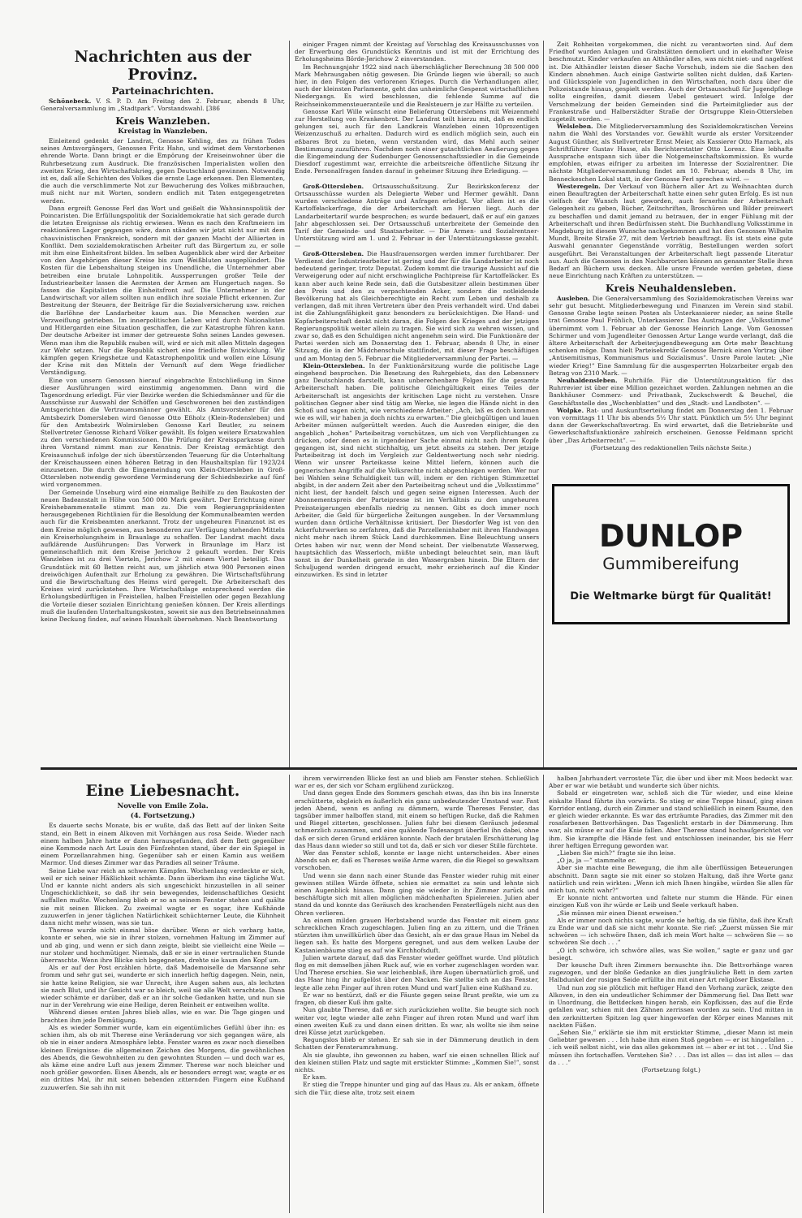Nachrichten aus der Provinz.
Parteinachrichten.
Schönebeck. V. S. P. D. Am Freitag den 2. Februar, abends 8 Uhr, Generalversammlung im „Stadtpark“. Vorstandswahl. [386
Kreis Wanzleben.
Kreistag in Wanzleben.
Einleitend gedenkt der Landrat, Genosse Kehling, des zu frühen Todes seines Amtsvorgängers, Genossen Fritz Hahn, und widmet dem Verstorbenen ehrende Worte. Dann bringt er die Empörung der Kreiseinwohner über die Ruhrbesetzung zum Ausdruck. Die französischen Imperialisten wollen den zweiten Krieg, den Wirtschaftskrieg, gegen Deutschland gewinnen. Notwendig ist es, daß alle Schichten des Volkes die ernste Lage erkennen. Den Elementen, die auch die verschlimmerte Not zur Bewucherung des Volkes mißbrauchen, muß nicht nur mit Worten, sondern endlich mit Taten entgegengetreten werden.
Dann ergreift Genosse Ferl das Wort und geißelt die Wahnsinnspolitik der Poincaristen. Die Erfüllungspolitik der Sozialdemokratie hat sich gerade durch die letzten Ereignisse als richtig erwiesen. Wenn es nach den Kraftmeiern im reaktionären Lager gegangen wäre, dann ständen wir jetzt nicht nur mit dem chauvinistischen Frankreich, sondern mit der ganzen Macht der Alliierten in Konflikt. Dem sozialdemokratischen Arbeiter ruft das Bürgertum zu, er solle mit ihm eine Einheitsfront bilden. Im selben Augenblick aber wird der Arbeiter von den Angehörigen dieser Kreise bis zum Weißbluten ausgeplündert. Die Kosten für die Lebenshaltung steigen ins Unendliche, die Unternehmer aber betreiben eine brutale Lohnpolitik. Aussperrungen großer Teile der Industriearbeiter lassen die Aermsten der Armen am Hungertuch nagen. So fassen die Kapitalisten die Einheitsfront auf. Die Unternehmer in der Landwirtschaft vor allem sollten nun endlich ihre soziale Pflicht erkennen. Zur Bestreitung der Steuern, der Beiträge für die Sozialversicherung usw. reichen die Barlöhne der Landarbeiter kaum aus. Die Menschen werden zur Verzweiflung getrieben. Im innerpolitischen Leben wird durch Nationalisten und Hitlergarden eine Situation geschaffen, die zur Katastrophe führen kann. Der deutsche Arbeiter ist immer der getreueste Sohn seines Landes gewesen. Wenn man ihm die Republik rauben will, wird er sich mit allen Mitteln dagegen zur Wehr setzen. Nur die Republik sichert eine friedliche Entwicklung. Wir kämpfen gegen Kriegshetze und Katastrophenpolitik und wollen eine Lösung der Krise mit den Mitteln der Vernunft auf dem Wege friedlicher Verständigung.
Eine von unsern Genossen hierauf eingebrachte Entschließung im Sinne dieser Ausführungen wird einstimmig angenommen. Dann wird die Tagesordnung erledigt. Für vier Bezirke werden die Schiedsmänner und für die Ausschüsse zur Auswahl der Schöffen und Geschworenen bei den zuständigen Amtsgerichten die Vertrauensmänner gewählt. Als Amtsvorsteher für den Amtsbezirk Domersleben wird Genosse Otto Eßholz (Klein-Rodensleben) und für den Amtsbezirk Wolmirsleben Genosse Karl Beutler, zu seinem Stellvertreter Genosse Richard Völker gewählt. Es folgen weitere Ersatzwahlen zu den verschiedenen Kommissionen. Die Prüfung der Kreissparkasse durch ihren Vorstand nimmt man zur Kenntnis. Der Kreistag ermächtigt den Kreisausschuß infolge der sich überstürzenden Teuerung für die Unterhaltung der Kreischausseen einen höheren Betrag in den Haushaltsplan für 1923/24 einzusetzen. Die durch die Eingemeindung von Klein-Ottersleben in Groß-Ottersleben notwendig gewordene Verminderung der Schiedsbezirke auf fünf wird vorgenommen.
Der Gemeinde Unseburg wird eine einmalige Beihilfe zu den Baukosten der neuen Badeanstalt in Höhe von 500 000 Mark gewährt. Der Errichtung einer Kreishebammenstelle stimmt man zu. Die vom Regierungspräsidenten herausgegebenen Richtlinien für die Besoldung der Kommunalbeamten werden auch für die Kreisbeamten anerkannt. Trotz der ungeheuren Finanznot ist es dem Kreise möglich gewesen, aus besonderen zur Verfügung stehenden Mitteln ein Kreiserholungsheim in Braunlage zu schaffen. Der Landrat macht dazu aufklärende Ausführungen: Das Vorwerk in Braunlage im Harz ist gemeinschaftlich mit dem Kreise Jerichow 2 gekauft worden. Der Kreis Wanzleben ist zu drei Vierteln, Jerichow 2 mit einem Viertel beteiligt. Das Grundstück mit 60 Betten reicht aus, um jährlich etwa 900 Personen einen dreiwöchigen Aufenthalt zur Erholung zu gewähren. Die Wirtschaftsführung und die Bewirtschaftung des Heims wird geregelt. Die Arbeiterschaft des Kreises wird zurückstehen. Ihre Wirtschaftslage entsprechend werden die Erholungsbedürftigen in Freistellen, halben Freistellen oder gegen Bezahlung die Vorteile dieser sozialen Einrichtung genießen können. Der Kreis allerdings muß die laufenden Unterhaltungskosten, soweit sie aus den Betriebseinnahmen keine Deckung finden, auf seinen Haushalt übernehmen. Nach Beantwortung
einiger Fragen nimmt der Kreistag auf Vorschlag des Kreisausschusses von der Erwerbung des Grundstücks Kenntnis und ist mit der Errichtung des Erholungsheims Börde-Jerichow 2 einverstanden.
Im Rechnungsjahr 1922 sind nach überschläglicher Berechnung 38 500 000 Mark Mehrausgaben nötig gewesen. Die Gründe liegen wie überall; so auch hier, in den Folgen des verlorenen Krieges. Durch die Verhandlungen aller, auch der kleinsten Parlamente, geht das unheimliche Gespenst wirtschaftlichen Niedergangs. Es wird beschlossen, die fehlende Summe auf die Reichseinkommensteueranteile und die Realsteuern je zur Hälfte zu verteilen.
Genosse Karl Wille wünscht eine Belieferung Otterslebens mit Weizenmehl zur Herstellung von Krankenbrot. Der Landrat teilt hierzu mit, daß es endlich gelungen sei, auch für den Landkreis Wanzleben einen 10prozentigen Weizenzuschuß zu erhalten. Dadurch wird es endlich möglich sein, auch ein eßbares Brot zu bieten, wenn verstanden wird, das Mehl auch seiner Bestimmung zuzuführen. Nachdem noch einer gutachtlichen Aeußerung gegen die Eingemeindung der Sudenburger Genossenschaftssiedler in die Gemeinde Diesdorf zugestimmt war, erreichte die arbeitsreiche öffentliche Sitzung ihr Ende. Personalfragen fanden darauf in geheimer Sitzung ihre Erledigung. —
*
Groß-Ottersleben. Ortsausschußsitzung. Zur Bezirkskonferenz der Ortsausschüsse wurden als Delegierte Weber und Hermer gewählt. Dann wurden verschiedene Anträge und Anfragen erledigt. Vor allem ist es die Kartoffelackerfrage, die der Arbeiterschaft am Herzen liegt. Auch der Landarbeitertarif wurde besprochen; es wurde bedauert, daß er auf ein ganzes Jahr abgeschlossen sei. Der Ortsausschuß unterbreitete der Gemeinde den Tarif der Gemeinde- und Staatsarbeiter. — Die Armen- und Sozialrentner-Unterstützung wird am 1. und 2. Februar in der Unterstützungskasse gezahlt. —
Groß-Ottersleben. Die Hausfrauensorgen werden immer furchtbarer. Der Verdienst der Industriearbeiter ist gering und der für die Landarbeiter ist noch bedeutend geringer, trotz Deputat. Zudem kommt die traurige Aussicht auf die Verweigerung oder auf nicht erschwingliche Pachtpreise für Kartoffeläcker. Es kann aber auch keine Rede sein, daß die Gutsbesitzer allein bestimmen über den Preis und den zu verpachtenden Acker, sondern die notleidende Bevölkerung hat als Gleichberechtigte ein Recht zum Leben und deshalb zu verlangen, daß mit ihren Vertretern über den Preis verhandelt wird. Und dabei ist die Zahlungsfähigkeit ganz besonders zu berücksichtigen. Die Hand- und Kopfarbeiterschaft denkt nicht daran, die Folgen des Krieges und der jetzigen Regierungspolitik weiter allein zu tragen. Sie wird sich zu wehren wissen, und zwar so, daß es den Schuldigen nicht angenehm sein wird. Die Funktionäre der Partei werden sich am Donnerstag den 1. Februar, abends 8 Uhr, in einer Sitzung, die in der Mädchenschule stattfindet, mit dieser Frage beschäftigen und am Montag den 5. Februar die Mitgliederversammlung der Partei. —
Klein-Ottersleben. In der Funktionärsitzung wurde die politische Lage eingehend besprochen. Die Besetzung des Ruhrgebiets, das den Lebensnerv ganz Deutschlands darstellt, kann unberechenbare Folgen für die gesamte Arbeiterschaft haben. Die politische Gleichgültigkeit eines Teiles der Arbeiterschaft ist angesichts der kritischen Lage nicht zu verstehen. Unsre politischen Gegner aber sind tätig am Werke, sie legen die Hände nicht in den Schoß und sagen nicht, wie verschiedene Arbeiter: „Ach, laß es doch kommen wie es will, wir haben ja doch nichts zu erwarten.“ Die gleichgültigen und lauen Arbeiter müssen aufgerüttelt werden. Auch die Ausreden einiger, die den angeblich „hohen“ Parteibeitrag vorschützen, um sich von Verpflichtungen zu drücken, oder denen es in irgendeiner Sache einmal nicht nach ihrem Kopfe gegangen ist, sind nicht stichhaltig, um jetzt abseits zu stehen. Der jetzige Parteibeitrag ist doch im Vergleich zur Geldentwertung noch sehr niedrig. Wenn wir unsrer Parteikasse keine Mittel liefern, können auch die gegnerischen Angriffe auf die Volksrechte nicht abgeschlagen werden. Wer nur bei Wahlen seine Schuldigkeit tun will, indem er den richtigen Stimmzettel abgibt, in der andern Zeit aber den Parteibeitrag scheut und die „Volksstimme“ nicht liest, der handelt falsch und gegen seine eignen Interessen. Auch der Abonnementspreis der Parteipresse ist im Verhältnis zu den ungeheuren Preissteigerungen ebenfalls niedrig zu nennen. Gibt es doch immer noch Arbeiter, die Geld für bürgerliche Zeitungen ausgeben. In der Versammlung wurden dann örtliche Verhältnisse kritisiert. Der Diesdorfer Weg ist von den Ackerfuhrwerken so zerfahren, daß die Parzelleninhaber mit ihren Handwagen nicht mehr nach ihrem Stück Land durchkommen. Eine Beleuchtung unsers Ortes haben wir nur, wenn der Mond scheint. Der vielbenutzte Wasserweg, hauptsächlich das Wasserloch, müßte unbedingt beleuchtet sein, man läuft sonst in der Dunkelheit gerade in den Wassergraben hinein. Die Eltern der Schuljugend werden dringend ersucht, mehr erzieherisch auf die Kinder einzuwirken. Es sind in letzter
Zeit Rohheiten vorgekommen, die nicht zu verantworten sind. Auf dem Friedhof wurden Anlagen und Grabstätten demoliert und in ekelhafter Weise beschmutzt. Kinder verkaufen an Althändler alles, was nicht niet- und nagelfest ist. Die Althändler leisten dieser Sache Vorschub, indem sie die Sachen den Kindern abnehmen. Auch einige Gastwirte sollten nicht dulden, daß Karten- und Glücksspiele von Jugendlichen in den Wirtschaften, noch dazu über die Polizeistunde hinaus, gespielt werden. Auch der Ortsausschuß für Jugendpflege sollte eingreifen, damit diesem Uebel gesteuert wird. Infolge der Verschmelzung der beiden Gemeinden sind die Parteimitglieder aus der Frankestraße und Halberstädter Straße der Ortsgruppe Klein-Ottersleben zugeteilt worden. —
Welsleben. Die Mitgliederversammlung des Sozialdemokratischen Vereins nahm die Wahl des Vorstandes vor. Gewählt wurde als erster Vorsitzender August Günther, als Stellvertreter Ernst Meier, als Kassierer Otto Harnack, als Schriftführer Gustav Hasse, als Berichterstatter Otto Lorenz. Eine lebhafte Aussprache entspann sich über die Notgemeinschaftskommission. Es wurde empfohlen, etwas eifriger zu arbeiten im Interesse der Sozialrentner. Die nächste Mitgliederversammlung findet am 10. Februar, abends 8 Uhr, im Benneckeschen Lokal statt, in der Genosse Ferl sprechen wird. —
Westeregeln. Der Verkauf von Büchern aller Art zu Weihnachten durch einen Beauftragten der Arbeiterschaft hatte einen sehr guten Erfolg. Es ist nun vielfach der Wunsch laut geworden, auch fernerhin der Arbeiterschaft Gelegenheit zu geben, Bücher, Zeitschriften, Broschüren und Bilder preiswert zu beschaffen und damit jemand zu betrauen, der in enger Fühlung mit der Arbeiterschaft und ihren Bedürfnissen steht. Die Buchhandlung Volksstimme in Magdeburg ist diesem Wunsche nachgekommen und hat den Genossen Wilhelm Mundt, Breite Straße 27, mit dem Vertrieb beauftragt. Es ist stets eine gute Auswahl genannter Gegenstände vorrätig, Bestellungen werden sofort ausgeführt. Bei Veranstaltungen der Arbeiterschaft liegt passende Literatur aus. Auch die Genossen in den Nachbarorten können an genannter Stelle ihren Bedarf an Büchern usw. decken. Alle unsre Freunde werden gebeten, diese neue Einrichtung nach Kräften zu unterstützen. —
Kreis Neuhaldensleben.
Ausleben. Die Generalversammlung des Sozialdemokratischen Vereins war sehr gut besucht. Mitgliederbewegung und Finanzen im Verein sind stabil. Genosse Grabe legte seinen Posten als Unterkassierer nieder, an seine Stelle trat Genosse Paul Fröhlich, Unterkassierer. Das Austragen der „Volksstimme“ übernimmt vom 1. Februar ab der Genosse Heinrich Lange. Vom Genossen Schirmer und vom Jugendleiter Genossen Artur Lange wurde verlangt, daß die ältere Arbeiterschaft der Arbeiterjugendbewegung am Orte mehr Beachtung schenken möge. Dann hielt Parteisekretär Genosse Bernick einen Vortrag über „Antisemitismus, Kommunismus und Sozialismus“. Unsre Parole lautet: „Nie wieder Krieg!“ Eine Sammlung für die ausgesperrten Holzarbeiter ergab den Betrag von 2310 Mark. —
Neuhaldensleben. Ruhrhilfe. Für die Unterstützungsaktion für das Ruhrrevier ist über eine Million gezeichnet worden. Zahlungen nehmen an die Bankhäuser Commerz- und Privatbank, Zuckschwerdt & Beuchel, die Geschäftsstelle des „Wochenblattes“ und des „Stadt- und Landboten“. —
Wolpke. Rat- und Auskunftserteilung findet am Donnerstag den 1. Februar von vormittags 11 Uhr bis abends 5½ Uhr statt. Pünktlich um 5½ Uhr beginnt dann der Gewerkschaftsvortrag. Es wird erwartet, daß die Betriebsräte und Gewerkschaftsfunktionäre zahlreich erscheinen. Genosse Feldmann spricht über „Das Arbeiterrecht“. —
(Fortsetzung des redaktionellen Teils nächste Seite.)
DUNLOP
Gummibereifung
Die Weltmarke bürgt für Qualität!
Eine Liebesnacht.
Novelle von Emile Zola.
(4. Fortsetzung.)
Es dauerte sechs Monate, bis er wußte, daß das Bett auf der linken Seite stand, ein Bett in einem Alkoven mit Vorhängen aus rosa Seide. Wieder nach einem halben Jahre hatte er dann herausgefunden, daß dem Bett gegenüber eine Kommode nach Art Louis des Fünfzehnten stand, über der ein Spiegel in einem Porzellanrahmen hing. Gegenüber sah er einen Kamin aus weißem Marmor. Und dieses Zimmer war das Paradies all seiner Träume.
Seine Liebe war reich an schweren Kämpfen. Wochenlang verdeckte er sich, weil er sich seiner Häßlichkeit schämte. Dann überkam ihn eine tägliche Wut. Und er kannte nicht anders als sich ungeschickt hinzustellen in all seiner Ungeschicklichkeit, so daß ihr sein bewegendes, leidenschaftliches Gesicht auffallen mußte. Wochenlang blieb er so an seinem Fenster stehen und quälte sie mit seinen Blicken. Zu zweimal wagte er es sogar, ihre Kußhände zuzuwerfen in jener täglichen Natürlichkeit schüchterner Leute, die Kühnheit dann nicht mehr wissen, was sie tun.
Therese wurde nicht einmal böse darüber. Wenn er sich verbarg hatte, konnte er sehen, wie sie in ihrer stolzen, vornehmen Haltung im Zimmer auf und ab ging, und wenn er sich dann zeigte, bleibt sie vielleicht eine Weile — nur stolzer und hochmütiger. Niemals, daß er sie in einer vertraulichen Stunde überraschte. Wenn ihre Blicke sich begegneten, drehte sie kaum den Kopf um.
Als er auf der Post erzählen hörte, daß Mademoiselle de Marsanne sehr fromm und sehr gut sei, wunderte er sich innerlich heftig dagegen. Nein, nein, sie hatte keine Religion, sie war Unrecht, ihre Augen sahen aus, als lechzten sie nach Blut, und ihr Gesicht war so bleich, weil sie alle Welt verachtete. Dann wieder schämte er darüber, daß er an ihr solche Gedanken hatte, und nun sie nur in der Verehrung wie eine Heilige, deren Reinheit er entweihen wollte.
Während dieses ersten Jahres blieb alles, wie es war. Die Tage gingen und brachten ihm jede Demütigung.
Als es wieder Sommer wurde, kam ein eigentümliches Gefühl über ihn: es schien ihm, als ob mit Therese eine Veränderung vor sich gegangen wäre, als ob sie in einer andern Atmosphäre lebte. Fenster waren es zwar noch dieselben kleinen Ereignisse: die allgemeinen Zeichen des Morgens, die gewöhnlichen des Abends, die Gewohnheiten zu den gewohnten Stunden — und doch war es, als käme eine andre Luft aus jenem Zimmer. Therese war noch bleicher und noch größer geworden. Eines Abends, als er besonders erregt war, wagte er es ein drittes Mal, ihr mit seinen bebenden zitternden Fingern eine Kußhand zuzuwerfen. Sie sah ihn mit
ihrem verwirrenden Blicke fest an und blieb am Fenster stehen. Schließlich war er es, der sich vor Scham erglühend zurückzog.
Und dann gegen Ende des Sommers geschah etwas, das ihn bis ins Innerste erschütterte, obgleich es äußerlich ein ganz unbedeutender Umstand war. Fast jeden Abend, wenn es anfing zu dämmern, wurde Thereses Fenster, das tagsüber immer halboffen stand, mit einem so heftigen Rucke, daß die Rahmen und Riegel zitterten, geschlossen. Julien fuhr bei diesem Geräusch jedesmal schmerzlich zusammen, und eine quälende Todesangst überfiel ihn dabei, ohne daß er sich deren Grund erklären konnte. Nach der brutalen Erschütterung lag das Haus dann wieder so still und tot da, daß er sich vor dieser Stille fürchtete.
Wer das Fenster schloß, konnte er lange nicht unterscheiden. Aber eines Abends sah er, daß es Thereses weiße Arme waren, die die Riegel so gewaltsam vorschoben.
Und wenn sie dann nach einer Stunde das Fenster wieder ruhig mit einer gewissen stillen Würde öffnete, schien sie ermattet zu sein und lehnte sich einen Augenblick hinaus. Dann ging sie wieder in ihr Zimmer zurück und beschäftigte sich mit allen möglichen mädchenhaften Spielereien. Julien aber stand da und konnte das Geräusch des krachenden Fensterflügels nicht aus den Ohren verlieren.
An einem milden grauen Herbstabend wurde das Fenster mit einem ganz schrecklichen Krach zugeschlagen. Julien fing an zu zittern, und die Tränen stürzten ihm unwillkürlich über das Gesicht, als er das graue Haus im Nebel da liegen sah. Es hatte des Morgens geregnet, und aus dem welken Laube der Kastanienbäume stieg es auf wie Kirchhofsduft.
Julien wartete darauf, daß das Fenster wieder geöffnet wurde. Und plötzlich flog es mit demselben jähen Ruck auf, wie es vorher zugeschlagen worden war. Und Therese erschien. Sie war leichenblaß, ihre Augen übernatürlich groß, und das Haar hing ihr aufgelöst über den Nacken. Sie stellte sich an das Fenster, legte alle zehn Finger auf ihren roten Mund und warf Julien eine Kußhand zu.
Er war so bestürzt, daß er die Fäuste gegen seine Brust preßte, wie um zu fragen, ob dieser Kuß ihm galte.
Nun glaubte Therese, daß er sich zurückziehen wollte. Sie beugte sich noch weiter vor, legte wieder alle zehn Finger auf ihren roten Mund und warf ihm einen zweiten Kuß zu und dann einen dritten. Es war, als wollte sie ihm seine drei Küsse jetzt zurückgeben.
Regungslos blieb er stehen. Er sah sie in der Dämmerung deutlich in dem Schatten der Fensterumrahmung.
Als sie glaubte, ihn gewonnen zu haben, warf sie einen schnellen Blick auf den kleinen stillen Platz und sagte mit erstickter Stimme: „Kommen Sie!“, sonst nichts.
Er kam.
Er stieg die Treppe hinunter und ging auf das Haus zu. Als er ankam, öffnete sich die Tür, diese alte, trotz seit einem
halben Jahrhundert verrostete Tür, die über und über mit Moos bedeckt war. Aber er war wie betäubt und wunderte sich über nichts.
Sobald er eingetreten war, schloß sich die Tür wieder, und eine kleine eiskalte Hand führte ihn vorwärts. So stieg er eine Treppe hinauf, ging einen Korridor entlang, durch ein Zimmer und stand schließlich in einem Raume, den er gleich wieder erkannte. Es war das erträumte Paradies, das Zimmer mit den rosafarbenen Bettvorhängen. Das Tageslicht erstarb in der Dämmerung. Ihm war, als müsse er auf die Knie fallen. Aber Therese stand hochaufgerichtet vor ihm. Sie krampfte die Hände fest und entschlossen ineinander, bis sie Herr ihrer heftigen Erregung geworden war.
„Lieben Sie mich?“ fragte sie ihn leise.
„O ja, ja —“ stammelte er.
Aber sie machte eine Bewegung, die ihm alle überflüssigen Beteuerungen abschnitt. Dann sagte sie mit einer so stolzen Haltung, daß ihre Worte ganz natürlich und rein wirkten: „Wenn ich mich Ihnen hingäbe, würden Sie alles für mich tun, nicht wahr?“
Er konnte nicht antworten und faltete nur stumm die Hände. Für einen einzigen Kuß von ihr würde er Leib und Seele verkauft haben.
„Sie müssen mir einen Dienst erweisen.“
Als er immer noch nichts sagte, wurde sie heftig, da sie fühlte, daß ihre Kraft zu Ende war und daß sie nicht mehr konnte. Sie rief: „Zuerst müssen Sie mir schwören — ich schwöre Ihnen, daß ich mein Wort halte — schwören Sie — so schwören Sie doch . . .“
„O ich schwöre, ich schwöre alles, was Sie wollen,“ sagte er ganz und gar besiegt.
Der keusche Duft ihres Zimmers berauschte ihn. Die Bettvorhänge waren zugezogen, und der bloße Gedanke an dies jungfräuliche Bett in dem zarten Halbdunkel der rosigen Seide erfüllte ihn mit einer Art religiöser Ekstase.
Und nun zog sie plötzlich mit heftiger Hand den Vorhang zurück, zeigte den Alkoven, in den ein undeutlicher Schimmer der Dämmerung fiel. Das Bett war in Unordnung, die Bettdecken hingen herab, ein Kopfkissen, das auf die Erde gefallen war, schien mit den Zähnen zerrissen worden zu sein. Und mitten in den zerknitterten Spitzen lag quer hingeworfen der Körper eines Mannes mit nackten Füßen.
„Sehen Sie,“ erklärte sie ihm mit erstickter Stimme, „dieser Mann ist mein Geliebter gewesen . . . Ich habe ihm einen Stoß gegeben — er ist hingefallen . . . ich weiß selbst nicht, wie das alles gekommen ist — aber er ist tot . . . Und Sie müssen ihn fortschaffen. Verstehen Sie? . . . Das ist alles — das ist alles — das da . . .“
(Fortsetzung folgt.)